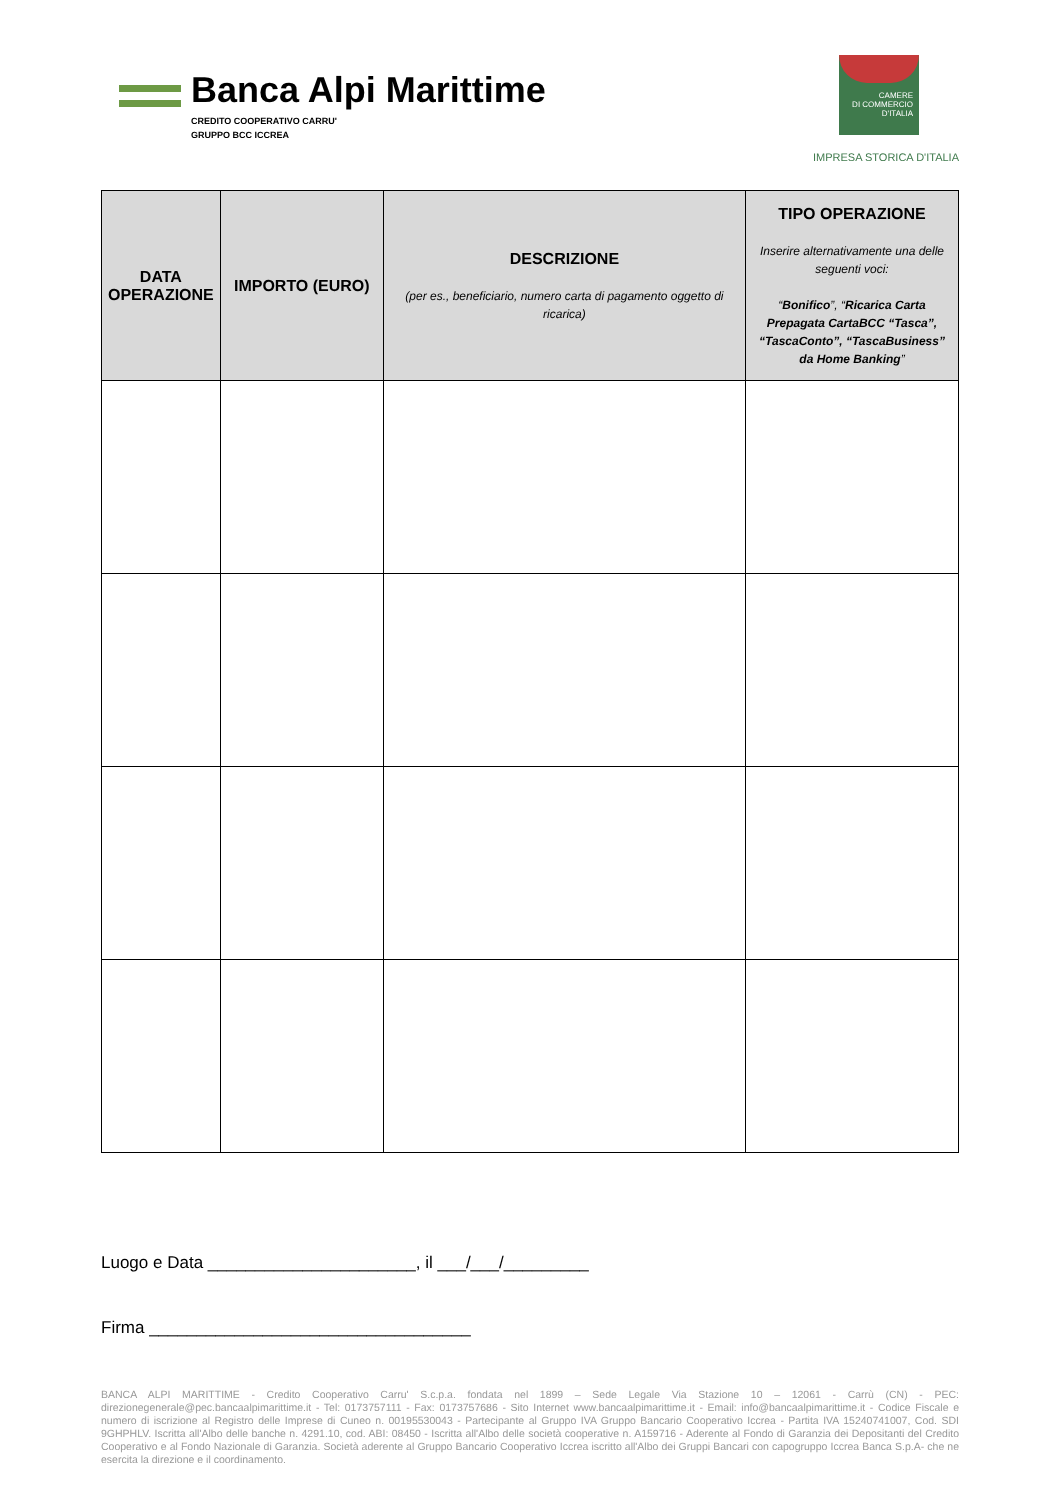Banca Alpi Marittime
CREDITO COOPERATIVO CARRU'
GRUPPO BCC ICCREA
CAMERE
DI COMMERCIO
D'ITALIA
IMPRESA STORICA D'ITALIA
| DATA OPERAZIONE | IMPORTO (EURO) | DESCRIZIONE (per es., beneficiario, numero carta di pagamento oggetto di ricarica) | TIPO OPERAZIONE Inserire alternativamente una delle seguenti voci: “ Bonifico ”, “ Ricarica Carta Prepagata CartaBCC “Tasca”, “TascaConto”, “TascaBusiness” da Home Banking ” |
| --- | --- | --- | --- |
Luogo e Data ______________________, il ___/___/_________
Firma __________________________________
BANCA ALPI MARITTIME - Credito Cooperativo Carru' S.c.p.a. fondata nel 1899 – Sede Legale Via Stazione 10 – 12061 - Carrù (CN) - PEC: direzionegenerale@pec.bancaalpimarittime.it - Tel: 0173757111 - Fax: 0173757686 - Sito Internet www.bancaalpimarittime.it - Email: info@bancaalpimarittime.it - Codice Fiscale e numero di iscrizione al Registro delle Imprese di Cuneo n. 00195530043 - Partecipante al Gruppo IVA Gruppo Bancario Cooperativo Iccrea - Partita IVA 15240741007, Cod. SDI 9GHPHLV. Iscritta all'Albo delle banche n. 4291.10, cod. ABI: 08450 - Iscritta all'Albo delle società cooperative n. A159716 - Aderente al Fondo di Garanzia dei Depositanti del Credito Cooperativo e al Fondo Nazionale di Garanzia. Società aderente al Gruppo Bancario Cooperativo Iccrea iscritto all'Albo dei Gruppi Bancari con capogruppo Iccrea Banca S.p.A- che ne esercita la direzione e il coordinamento.